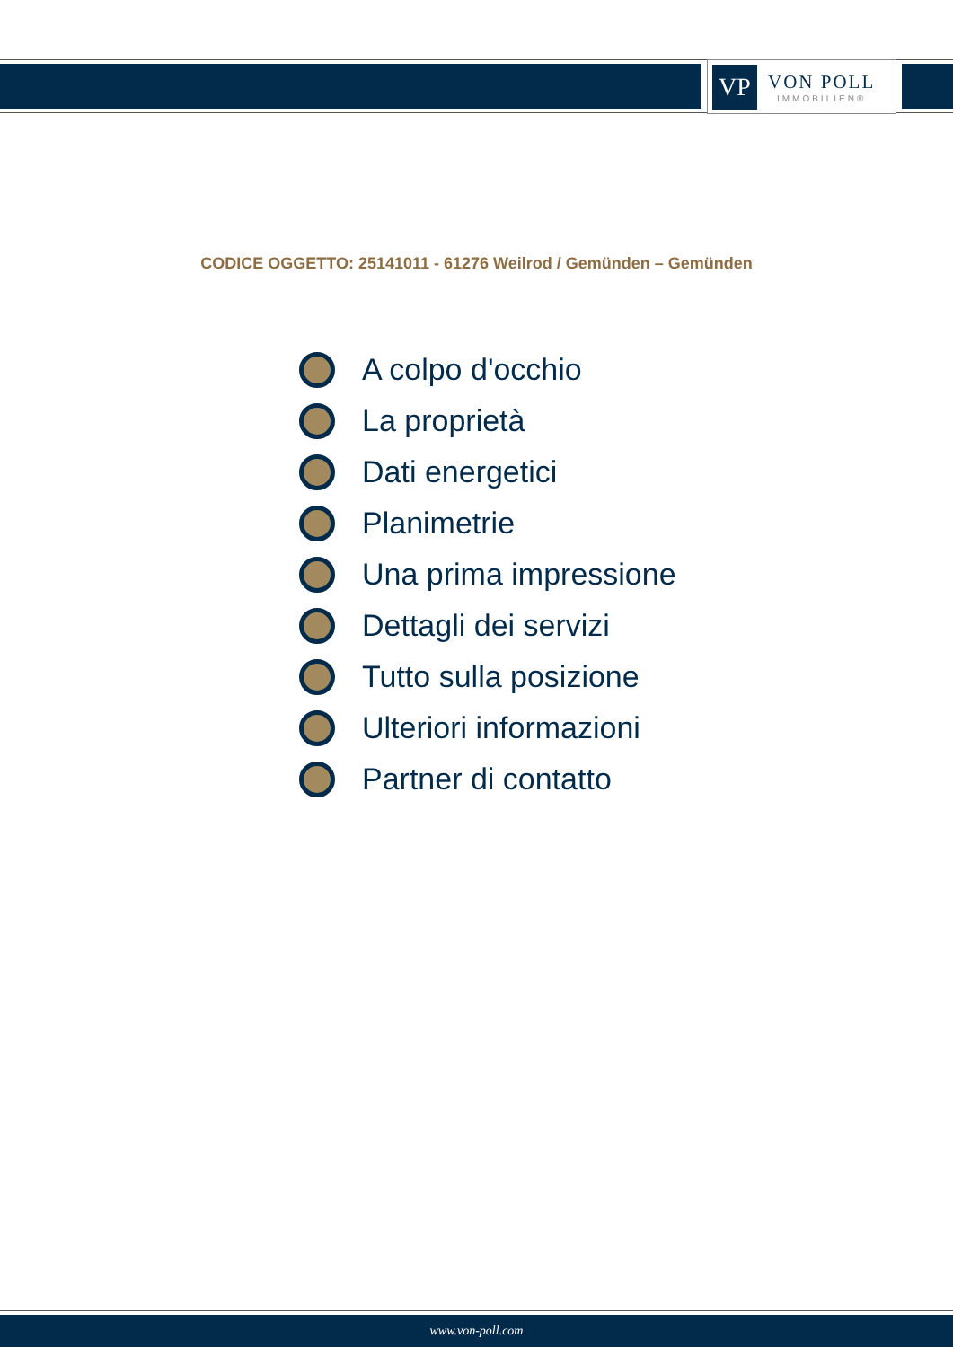VP
VON POLL
IMMOBILIEN®
CODICE OGGETTO: 25141011 - 61276 Weilrod / Gemünden – Gemünden
A colpo d'occhio
La proprietà
Dati energetici
Planimetrie
Una prima impressione
Dettagli dei servizi
Tutto sulla posizione
Ulteriori informazioni
Partner di contatto
www.von-poll.com